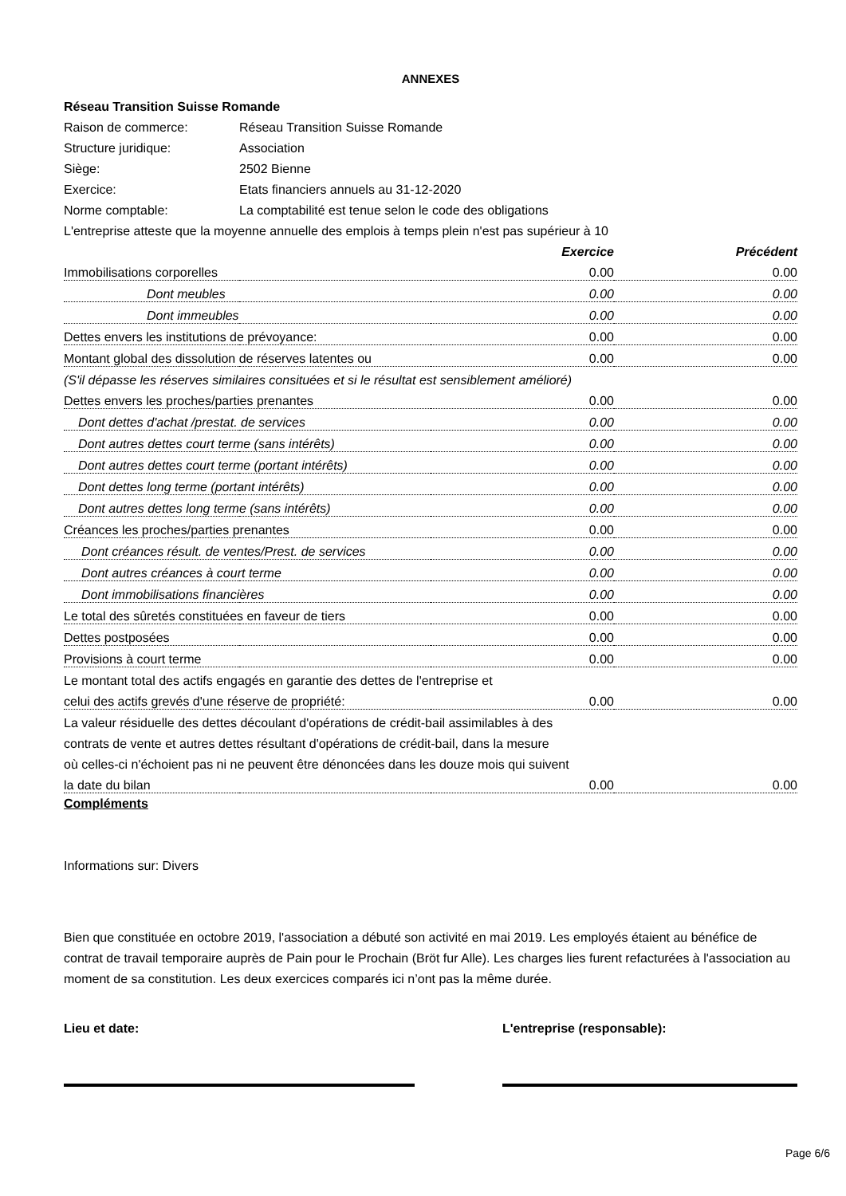ANNEXES
| Réseau Transition Suisse Romande | | | |
| Raison de commerce: | Réseau Transition Suisse Romande | | |
| Structure juridique: | Association | | |
| Siège: | 2502 Bienne | | |
| Exercice: | Etats financiers annuels au 31-12-2020 | | |
| Norme comptable: | La comptabilité est tenue selon le code des obligations | | |
| L'entreprise atteste que la moyenne annuelle des emplois à temps plein n'est pas supérieur à 10 | | | |
| | | Exercice | Précédent |
| Immobilisations corporelles | | 0.00 | 0.00 |
| Dont meubles | | 0.00 | 0.00 |
| Dont immeubles | | 0.00 | 0.00 |
| Dettes envers les institutions de prévoyance: | | 0.00 | 0.00 |
| Montant global des dissolution de réserves latentes ou | | 0.00 | 0.00 |
| (S'il dépasse les réserves similaires consituées et si le résultat est sensiblement amélioré) | | | |
| Dettes envers les proches/parties prenantes | | 0.00 | 0.00 |
| Dont dettes d'achat /prestat. de services | | 0.00 | 0.00 |
| Dont autres dettes court terme (sans intérêts) | | 0.00 | 0.00 |
| Dont autres dettes court terme (portant intérêts) | | 0.00 | 0.00 |
| Dont dettes long terme (portant intérêts) | | 0.00 | 0.00 |
| Dont autres dettes long terme (sans intérêts) | | 0.00 | 0.00 |
| Créances les proches/parties prenantes | | 0.00 | 0.00 |
| Dont créances résult. de ventes/Prest. de services | | 0.00 | 0.00 |
| Dont autres créances à court terme | | 0.00 | 0.00 |
| Dont immobilisations financières | | 0.00 | 0.00 |
| Le total des sûretés constituées en faveur de tiers | | 0.00 | 0.00 |
| Dettes postposées | | 0.00 | 0.00 |
| Provisions à court terme | | 0.00 | 0.00 |
| Le montant total des actifs engagés en garantie des dettes de l'entreprise et | | | |
| celui des actifs grevés d'une réserve de propriété: | | 0.00 | 0.00 |
| La valeur résiduelle des dettes découlant d'opérations de crédit-bail assimilables à des | | | |
| contrats de vente et autres dettes résultant d'opérations de crédit-bail, dans la mesure | | | |
| où celles-ci n'échoient pas ni ne peuvent être dénoncées dans les douze mois qui suivent | | | |
| la date du bilan | | 0.00 | 0.00 |
Compléments
Informations sur: Divers
Bien que constituée en octobre 2019, l'association a débuté son activité en mai 2019. Les employés étaient au bénéfice de contrat de travail temporaire auprès de Pain pour le Prochain (Bröt fur Alle). Les charges lies furent refacturées à l'association au moment de sa constitution. Les deux exercices comparés ici n’ont pas la même durée.
Lieu et date: L'entreprise (responsable):
Page 6/6